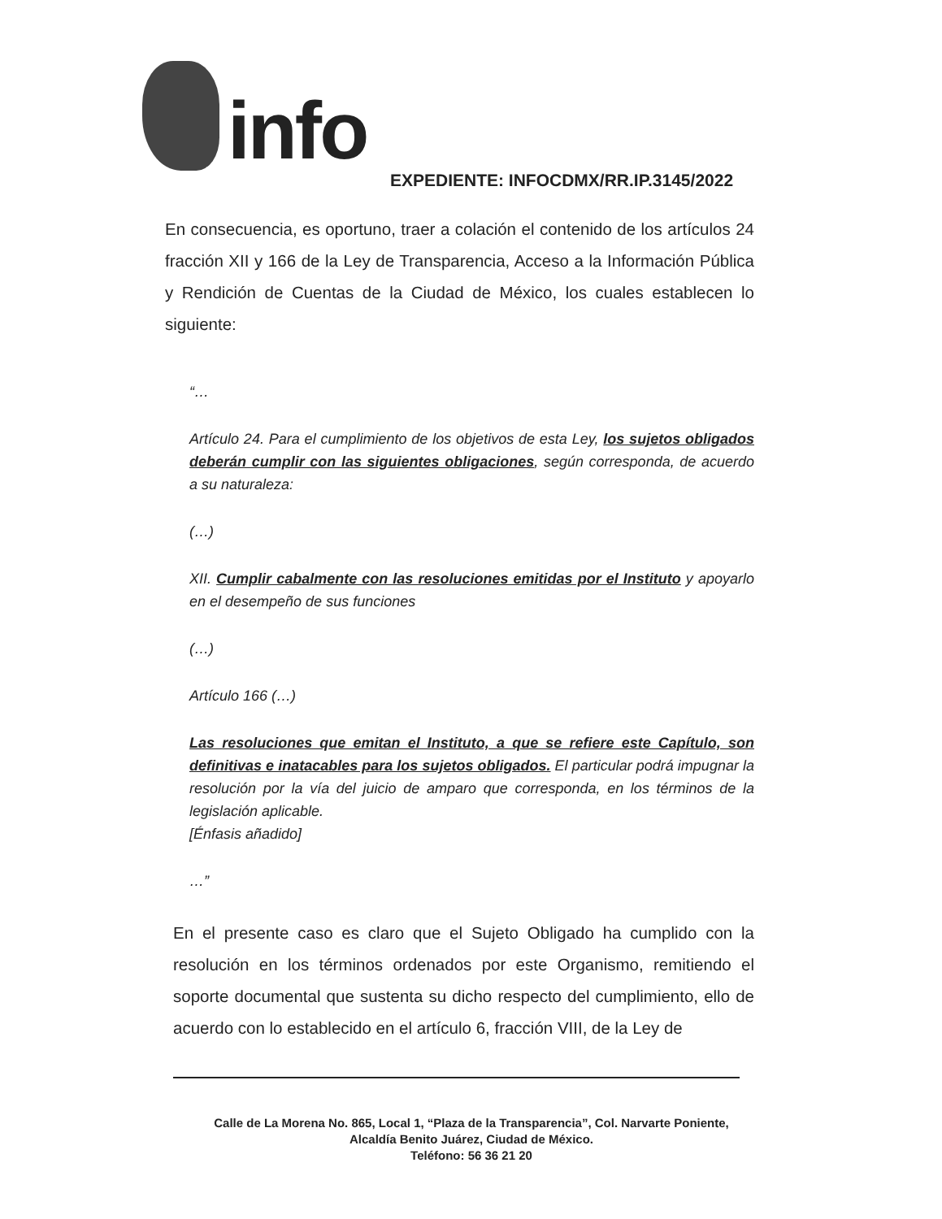info
EXPEDIENTE: INFOCDMX/RR.IP.3145/2022
En consecuencia, es oportuno, traer a colación el contenido de los artículos 24 fracción XII y 166 de la Ley de Transparencia, Acceso a la Información Pública y Rendición de Cuentas de la Ciudad de México, los cuales establecen lo siguiente:
“…
Artículo 24. Para el cumplimiento de los objetivos de esta Ley, los sujetos obligados deberán cumplir con las siguientes obligaciones, según corresponda, de acuerdo a su naturaleza:
(…)
XII. Cumplir cabalmente con las resoluciones emitidas por el Instituto y apoyarlo en el desempeño de sus funciones
(…)
Artículo 166 (…)
Las resoluciones que emitan el Instituto, a que se refiere este Capítulo, son definitivas e inatacables para los sujetos obligados. El particular podrá impugnar la resolución por la vía del juicio de amparo que corresponda, en los términos de la legislación aplicable.
[Énfasis añadido]
…”
En el presente caso es claro que el Sujeto Obligado ha cumplido con la resolución en los términos ordenados por este Organismo, remitiendo el soporte documental que sustenta su dicho respecto del cumplimiento, ello de acuerdo con lo establecido en el artículo 6, fracción VIII, de la Ley de
Calle de La Morena No. 865, Local 1, “Plaza de la Transparencia”, Col. Narvarte Poniente,
Alcaldía Benito Juárez, Ciudad de México.
Teléfono: 56 36 21 20